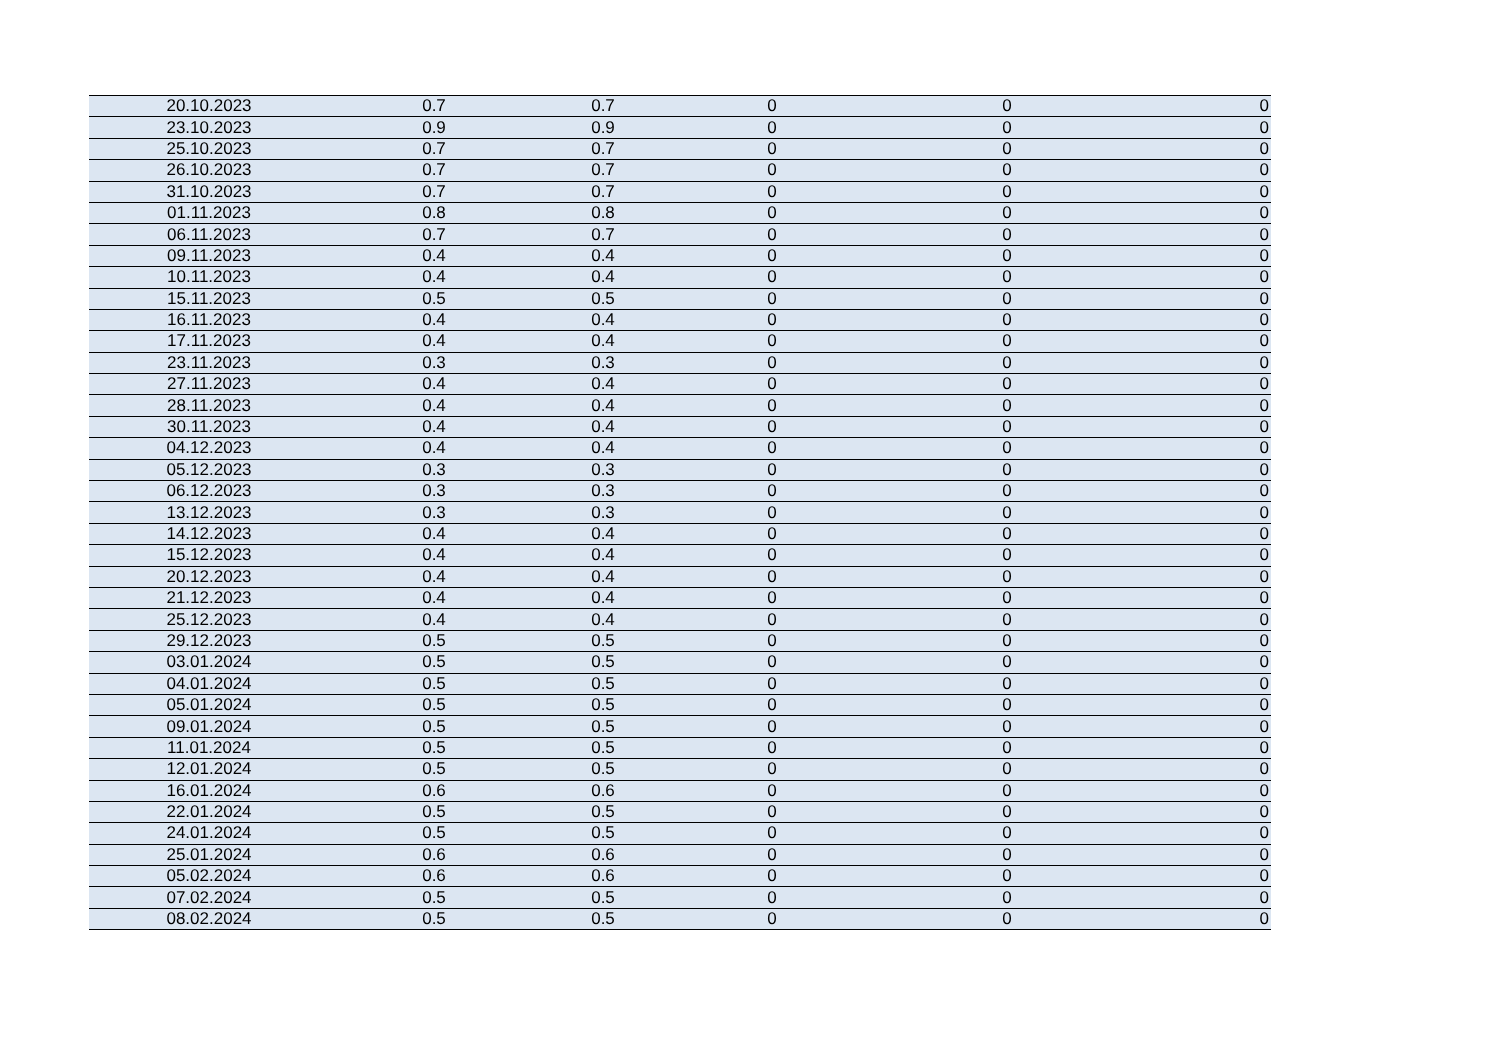| 20.10.2023 | 0.7 | 0.7 | 0 | 0 | 0 |
| 23.10.2023 | 0.9 | 0.9 | 0 | 0 | 0 |
| 25.10.2023 | 0.7 | 0.7 | 0 | 0 | 0 |
| 26.10.2023 | 0.7 | 0.7 | 0 | 0 | 0 |
| 31.10.2023 | 0.7 | 0.7 | 0 | 0 | 0 |
| 01.11.2023 | 0.8 | 0.8 | 0 | 0 | 0 |
| 06.11.2023 | 0.7 | 0.7 | 0 | 0 | 0 |
| 09.11.2023 | 0.4 | 0.4 | 0 | 0 | 0 |
| 10.11.2023 | 0.4 | 0.4 | 0 | 0 | 0 |
| 15.11.2023 | 0.5 | 0.5 | 0 | 0 | 0 |
| 16.11.2023 | 0.4 | 0.4 | 0 | 0 | 0 |
| 17.11.2023 | 0.4 | 0.4 | 0 | 0 | 0 |
| 23.11.2023 | 0.3 | 0.3 | 0 | 0 | 0 |
| 27.11.2023 | 0.4 | 0.4 | 0 | 0 | 0 |
| 28.11.2023 | 0.4 | 0.4 | 0 | 0 | 0 |
| 30.11.2023 | 0.4 | 0.4 | 0 | 0 | 0 |
| 04.12.2023 | 0.4 | 0.4 | 0 | 0 | 0 |
| 05.12.2023 | 0.3 | 0.3 | 0 | 0 | 0 |
| 06.12.2023 | 0.3 | 0.3 | 0 | 0 | 0 |
| 13.12.2023 | 0.3 | 0.3 | 0 | 0 | 0 |
| 14.12.2023 | 0.4 | 0.4 | 0 | 0 | 0 |
| 15.12.2023 | 0.4 | 0.4 | 0 | 0 | 0 |
| 20.12.2023 | 0.4 | 0.4 | 0 | 0 | 0 |
| 21.12.2023 | 0.4 | 0.4 | 0 | 0 | 0 |
| 25.12.2023 | 0.4 | 0.4 | 0 | 0 | 0 |
| 29.12.2023 | 0.5 | 0.5 | 0 | 0 | 0 |
| 03.01.2024 | 0.5 | 0.5 | 0 | 0 | 0 |
| 04.01.2024 | 0.5 | 0.5 | 0 | 0 | 0 |
| 05.01.2024 | 0.5 | 0.5 | 0 | 0 | 0 |
| 09.01.2024 | 0.5 | 0.5 | 0 | 0 | 0 |
| 11.01.2024 | 0.5 | 0.5 | 0 | 0 | 0 |
| 12.01.2024 | 0.5 | 0.5 | 0 | 0 | 0 |
| 16.01.2024 | 0.6 | 0.6 | 0 | 0 | 0 |
| 22.01.2024 | 0.5 | 0.5 | 0 | 0 | 0 |
| 24.01.2024 | 0.5 | 0.5 | 0 | 0 | 0 |
| 25.01.2024 | 0.6 | 0.6 | 0 | 0 | 0 |
| 05.02.2024 | 0.6 | 0.6 | 0 | 0 | 0 |
| 07.02.2024 | 0.5 | 0.5 | 0 | 0 | 0 |
| 08.02.2024 | 0.5 | 0.5 | 0 | 0 | 0 |